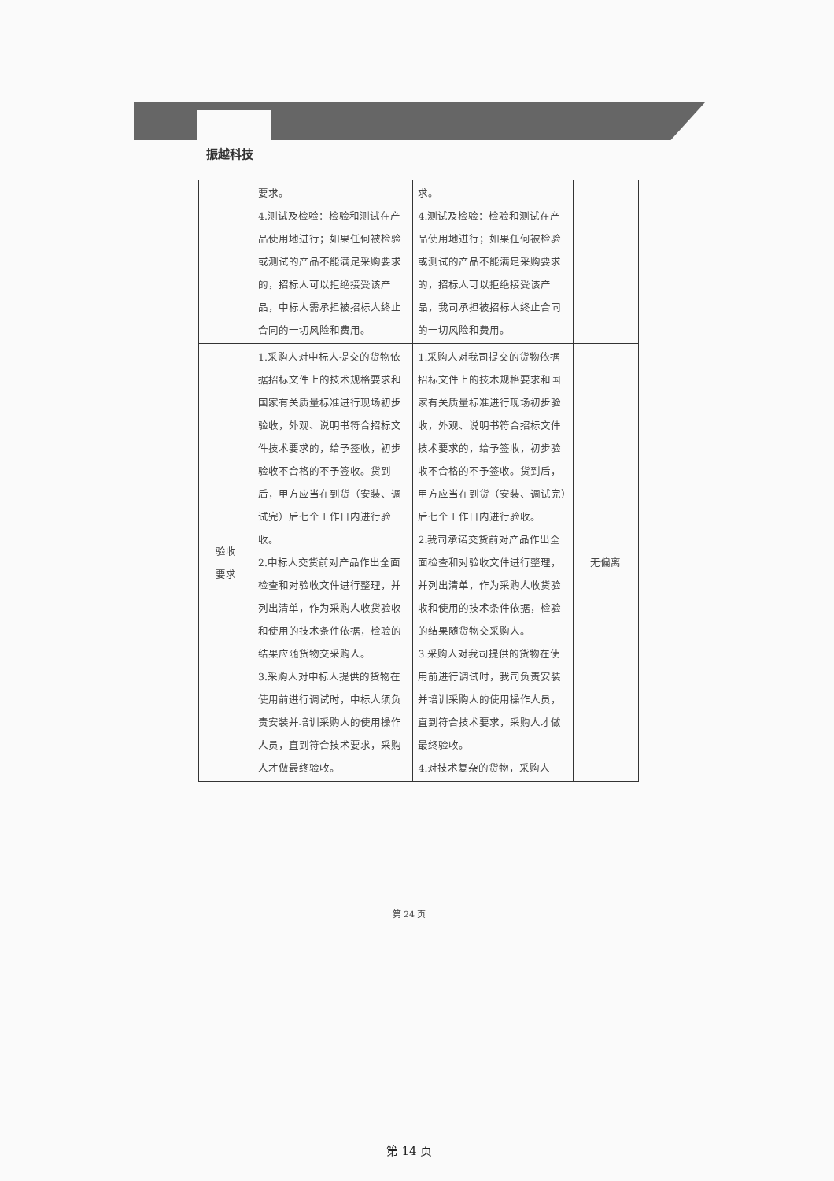振越科技
| | 要求。 4.测试及检验：检验和测试在产品使用地进行；如果任何被检验或测试的产品不能满足采购要求的，招标人可以拒绝接受该产品，中标人需承担被招标人终止合同的一切风险和费用。 | 求。 4.测试及检验：检验和测试在产品使用地进行；如果任何被检验或测试的产品不能满足采购要求的，招标人可以拒绝接受该产品，我司承担被招标人终止合同的一切风险和费用。 | |
| 验收 要求 | 1.采购人对中标人提交的货物依据招标文件上的技术规格要求和国家有关质量标准进行现场初步验收，外观、说明书符合招标文件技术要求的，给予签收，初步验收不合格的不予签收。货到后，甲方应当在到货（安装、调试完）后七个工作日内进行验收。 2.中标人交货前对产品作出全面检查和对验收文件进行整理，并列出清单，作为采购人收货验收和使用的技术条件依据，检验的结果应随货物交采购人。 3.采购人对中标人提供的货物在使用前进行调试时，中标人须负责安装并培训采购人的使用操作人员，直到符合技术要求，采购人才做最终验收。 | 1.采购人对我司提交的货物依据招标文件上的技术规格要求和国家有关质量标准进行现场初步验收，外观、说明书符合招标文件技术要求的，给予签收，初步验收不合格的不予签收。货到后，甲方应当在到货（安装、调试完）后七个工作日内进行验收。 2.我司承诺交货前对产品作出全面检查和对验收文件进行整理，并列出清单，作为采购人收货验收和使用的技术条件依据，检验的结果随货物交采购人。 3.采购人对我司提供的货物在使用前进行调试时，我司负责安装并培训采购人的使用操作人员，直到符合技术要求，采购人才做最终验收。 4.对技术复杂的货物，采购人 | 无偏离 |
第 24 页
第 14 页